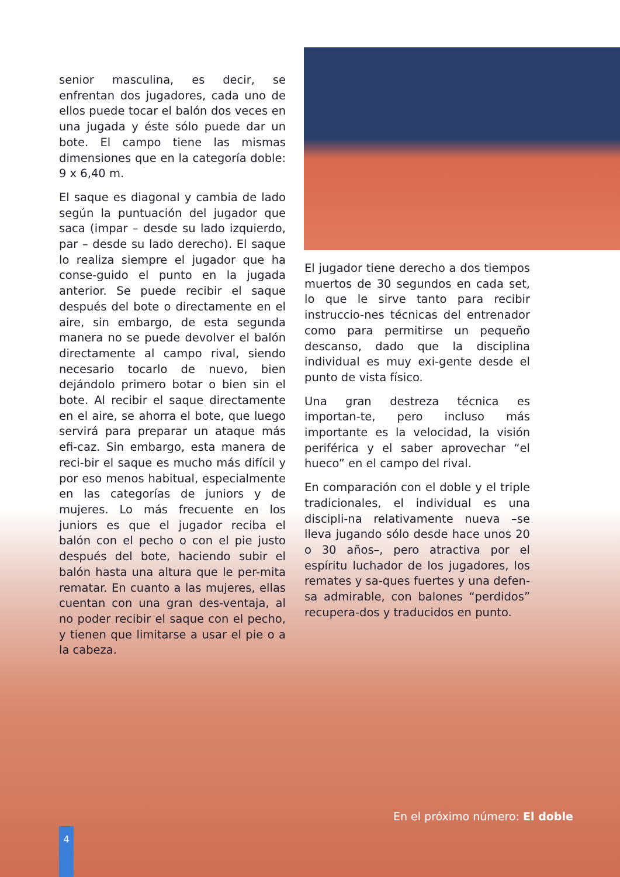senior masculina, es decir, se enfrentan dos jugadores, cada uno de ellos puede tocar el balón dos veces en una jugada y éste sólo puede dar un bote. El campo tiene las mismas dimensiones que en la categoría doble: 9 x 6,40 m.
El saque es diagonal y cambia de lado según la puntuación del jugador que saca (impar – desde su lado izquierdo, par – desde su lado derecho). El saque lo realiza siempre el jugador que ha conse-guido el punto en la jugada anterior. Se puede recibir el saque después del bote o directamente en el aire, sin embargo, de esta segunda manera no se puede devolver el balón directamente al campo rival, siendo necesario tocarlo de nuevo, bien dejándolo primero botar o bien sin el bote. Al recibir el saque directamente en el aire, se ahorra el bote, que luego servirá para preparar un ataque más efi-caz. Sin embargo, esta manera de reci-bir el saque es mucho más difícil y por eso menos habitual, especialmente en las categorías de juniors y de mujeres. Lo más frecuente en los juniors es que el jugador reciba el balón con el pecho o con el pie justo después del bote, haciendo subir el balón hasta una altura que le per-mita rematar. En cuanto a las mujeres, ellas cuentan con una gran des-ventaja, al no poder recibir el saque con el pecho, y tienen que limitarse a usar el pie o a la cabeza.
El jugador tiene derecho a dos tiempos muertos de 30 segundos en cada set, lo que le sirve tanto para recibir instruccio-nes técnicas del entrenador como para permitirse un pequeño descanso, dado que la disciplina individual es muy exi-gente desde el punto de vista físico.
Una gran destreza técnica es importan-te, pero incluso más importante es la velocidad, la visión periférica y el saber aprovechar “el hueco” en el campo del rival.
En comparación con el doble y el triple tradicionales, el individual es una discipli-na relativamente nueva –se lleva jugando sólo desde hace unos 20 o 30 años–, pero atractiva por el espíritu luchador de los jugadores, los remates y sa-ques fuertes y una defen-sa admirable, con balones “perdidos” recupera-dos y traducidos en punto.
En el próximo número: El doble
4